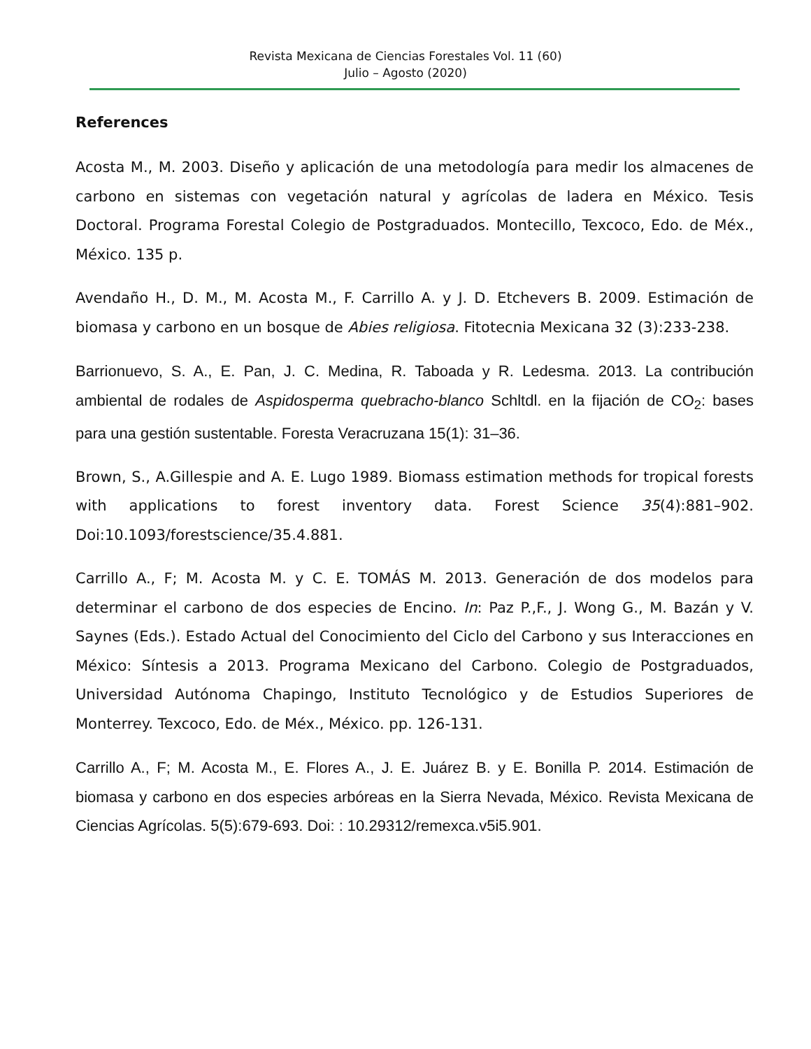Revista Mexicana de Ciencias Forestales Vol. 11 (60)
Julio – Agosto (2020)
References
Acosta M., M. 2003. Diseño y aplicación de una metodología para medir los almacenes de carbono en sistemas con vegetación natural y agrícolas de ladera en México. Tesis Doctoral. Programa Forestal Colegio de Postgraduados. Montecillo, Texcoco, Edo. de Méx., México. 135 p.
Avendaño H., D. M., M. Acosta M., F. Carrillo A. y J. D. Etchevers B. 2009. Estimación de biomasa y carbono en un bosque de Abies religiosa. Fitotecnia Mexicana 32 (3):233-238.
Barrionuevo, S. A., E. Pan, J. C. Medina, R. Taboada y R. Ledesma. 2013. La contribución ambiental de rodales de Aspidosperma quebracho-blanco Schltdl. en la fijación de CO<sub>2</sub>: bases para una gestión sustentable. Foresta Veracruzana 15(1): 31–36.
Brown, S., A.Gillespie and A. E. Lugo 1989. Biomass estimation methods for tropical forests with applications to forest inventory data. Forest Science 35(4):881–902. Doi:10.1093/forestscience/35.4.881.
Carrillo A., F; M. Acosta M. y C. E. TOMÁS M. 2013. Generación de dos modelos para determinar el carbono de dos especies de Encino. In: Paz P.,F., J. Wong G., M. Bazán y V. Saynes (Eds.). Estado Actual del Conocimiento del Ciclo del Carbono y sus Interacciones en México: Síntesis a 2013. Programa Mexicano del Carbono. Colegio de Postgraduados, Universidad Autónoma Chapingo, Instituto Tecnológico y de Estudios Superiores de Monterrey. Texcoco, Edo. de Méx., México. pp. 126-131.
Carrillo A., F; M. Acosta M., E. Flores A., J. E. Juárez B. y E. Bonilla P. 2014. Estimación de biomasa y carbono en dos especies arbóreas en la Sierra Nevada, México. Revista Mexicana de Ciencias Agrícolas. 5(5):679-693. Doi: : 10.29312/remexca.v5i5.901.